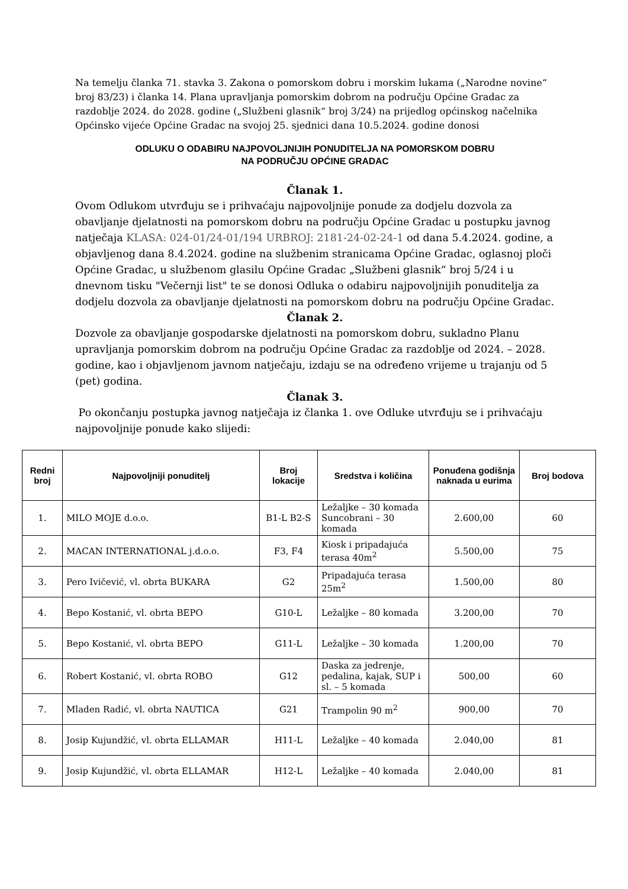Na temelju članka 71. stavka 3. Zakona o pomorskom dobru i morskim lukama („Narodne novine“ broj 83/23) i članka 14. Plana upravljanja pomorskim dobrom na području Općine Gradac za razdoblje 2024. do 2028. godine („Službeni glasnik“ broj 3/24) na prijedlog općinskog načelnika Općinsko vijeće Općine Gradac na svojoj 25. sjednici dana 10.5.2024. godine donosi
ODLUKU O ODABIRU NAJPOVOLJNIJIH PONUDITELJA NA POMORSKOM DOBRU
NA PODRUČJU OPĆINE GRADAC
Članak 1.
Ovom Odlukom utvrđuju se i prihvaćaju najpovoljnije ponude za dodjelu dozvola za obavljanje djelatnosti na pomorskom dobru na području Općine Gradac u postupku javnog natječaja KLASA: 024-01/24-01/194 URBROJ: 2181-24-02-24-1 od dana 5.4.2024. godine, a objavljenog dana 8.4.2024. godine na službenim stranicama Općine Gradac, oglasnoj ploči Općine Gradac, u službenom glasilu Općine Gradac „Službeni glasnik“ broj 5/24 i u dnevnom tisku "Večernji list" te se donosi Odluka o odabiru najpovoljnijih ponuditelja za dodjelu dozvola za obavljanje djelatnosti na pomorskom dobru na području Općine Gradac.
Članak 2.
Dozvole za obavljanje gospodarske djelatnosti na pomorskom dobru, sukladno Planu upravljanja pomorskim dobrom na području Općine Gradac za razdoblje od 2024. – 2028. godine, kao i objavljenom javnom natječaju, izdaju se na određeno vrijeme u trajanju od 5 (pet) godina.
Članak 3.
Po okončanju postupka javnog natječaja iz članka 1. ove Odluke utvrđuju se i prihvaćaju najpovoljnije ponude kako slijedi:
| Redni broj | Najpovoljniji ponuditelj | Broj lokacije | Sredstva i količina | Ponuđena godišnja naknada u eurima | Broj bodova |
| --- | --- | --- | --- | --- | --- |
| 1. | MILO MOJE d.o.o. | B1-L B2-S | Ležaljke – 30 komada Suncobrani – 30 komada | 2.600,00 | 60 |
| 2. | MACAN INTERNATIONAL j.d.o.o. | F3, F4 | Kiosk i pripadajuća terasa 40m<sup>2</sup> | 5.500,00 | 75 |
| 3. | Pero Ivičević, vl. obrta BUKARA | G2 | Pripadajuća terasa 25m<sup>2</sup> | 1.500,00 | 80 |
| 4. | Bepo Kostanić, vl. obrta BEPO | G10-L | Ležaljke – 80 komada | 3.200,00 | 70 |
| 5. | Bepo Kostanić, vl. obrta BEPO | G11-L | Ležaljke – 30 komada | 1.200,00 | 70 |
| 6. | Robert Kostanić, vl. obrta ROBO | G12 | Daska za jedrenje, pedalina, kajak, SUP i sl. – 5 komada | 500,00 | 60 |
| 7. | Mladen Radić, vl. obrta NAUTICA | G21 | Trampolin 90 m<sup>2</sup> | 900,00 | 70 |
| 8. | Josip Kujundžić, vl. obrta ELLAMAR | H11-L | Ležaljke – 40 komada | 2.040,00 | 81 |
| 9. | Josip Kujundžić, vl. obrta ELLAMAR | H12-L | Ležaljke – 40 komada | 2.040,00 | 81 |